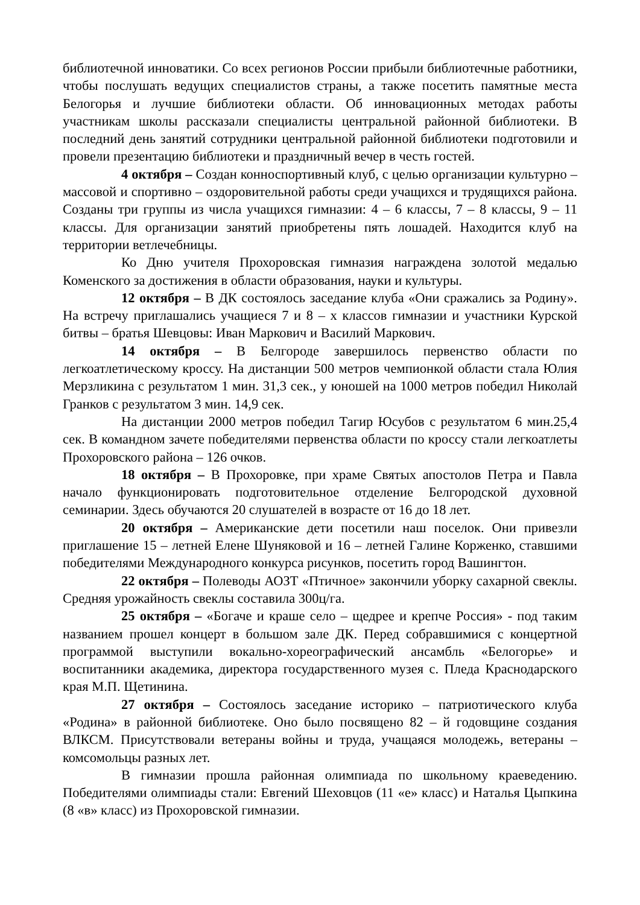библиотечной инноватики. Со всех регионов России прибыли библиотечные работники, чтобы послушать ведущих специалистов страны, а также посетить памятные места Белогорья и лучшие библиотеки области. Об инновационных методах работы участникам школы рассказали специалисты центральной районной библиотеки. В последний день занятий сотрудники центральной районной библиотеки подготовили и провели презентацию библиотеки и праздничный вечер в честь гостей.
4 октября – Создан конноспортивный клуб, с целью организации культурно – массовой и спортивно – оздоровительной работы среди учащихся и трудящихся района. Созданы три группы из числа учащихся гимназии: 4 – 6 классы, 7 – 8 классы, 9 – 11 классы. Для организации занятий приобретены пять лошадей. Находится клуб на территории ветлечебницы.
Ко Дню учителя Прохоровская гимназия награждена золотой медалью Коменского за достижения в области образования, науки и культуры.
12 октября – В ДК состоялось заседание клуба «Они сражались за Родину». На встречу приглашались учащиеся 7 и 8 – х классов гимназии и участники Курской битвы – братья Шевцовы: Иван Маркович и Василий Маркович.
14 октября – В Белгороде завершилось первенство области по легкоатлетическому кроссу. На дистанции 500 метров чемпионкой области стала Юлия Мерзликина с результатом 1 мин. 31,3 сек., у юношей на 1000 метров победил Николай Гранков с результатом 3 мин. 14,9 сек.
На дистанции 2000 метров победил Тагир Юсубов с результатом 6 мин.25,4 сек. В командном зачете победителями первенства области по кроссу стали легкоатлеты Прохоровского района – 126 очков.
18 октября – В Прохоровке, при храме Святых апостолов Петра и Павла начало функционировать подготовительное отделение Белгородской духовной семинарии. Здесь обучаются 20 слушателей в возрасте от 16 до 18 лет.
20 октября – Американские дети посетили наш поселок. Они привезли приглашение 15 – летней Елене Шуняковой и 16 – летней Галине Корженко, ставшими победителями Международного конкурса рисунков, посетить город Вашингтон.
22 октября – Полеводы АОЗТ «Птичное» закончили уборку сахарной свеклы. Средняя урожайность свеклы составила 300ц/га.
25 октября – «Богаче и краше село – щедрее и крепче Россия» - под таким названием прошел концерт в большом зале ДК. Перед собравшимися с концертной программой выступили вокально-хореографический ансамбль «Белогорье» и воспитанники академика, директора государственного музея с. Пледа Краснодарского края М.П. Щетинина.
27 октября – Состоялось заседание историко – патриотического клуба «Родина» в районной библиотеке. Оно было посвящено 82 – й годовщине создания ВЛКСМ. Присутствовали ветераны войны и труда, учащаяся молодежь, ветераны – комсомольцы разных лет.
В гимназии прошла районная олимпиада по школьному краеведению. Победителями олимпиады стали: Евгений Шеховцов (11 «е» класс) и Наталья Цыпкина (8 «в» класс) из Прохоровской гимназии.